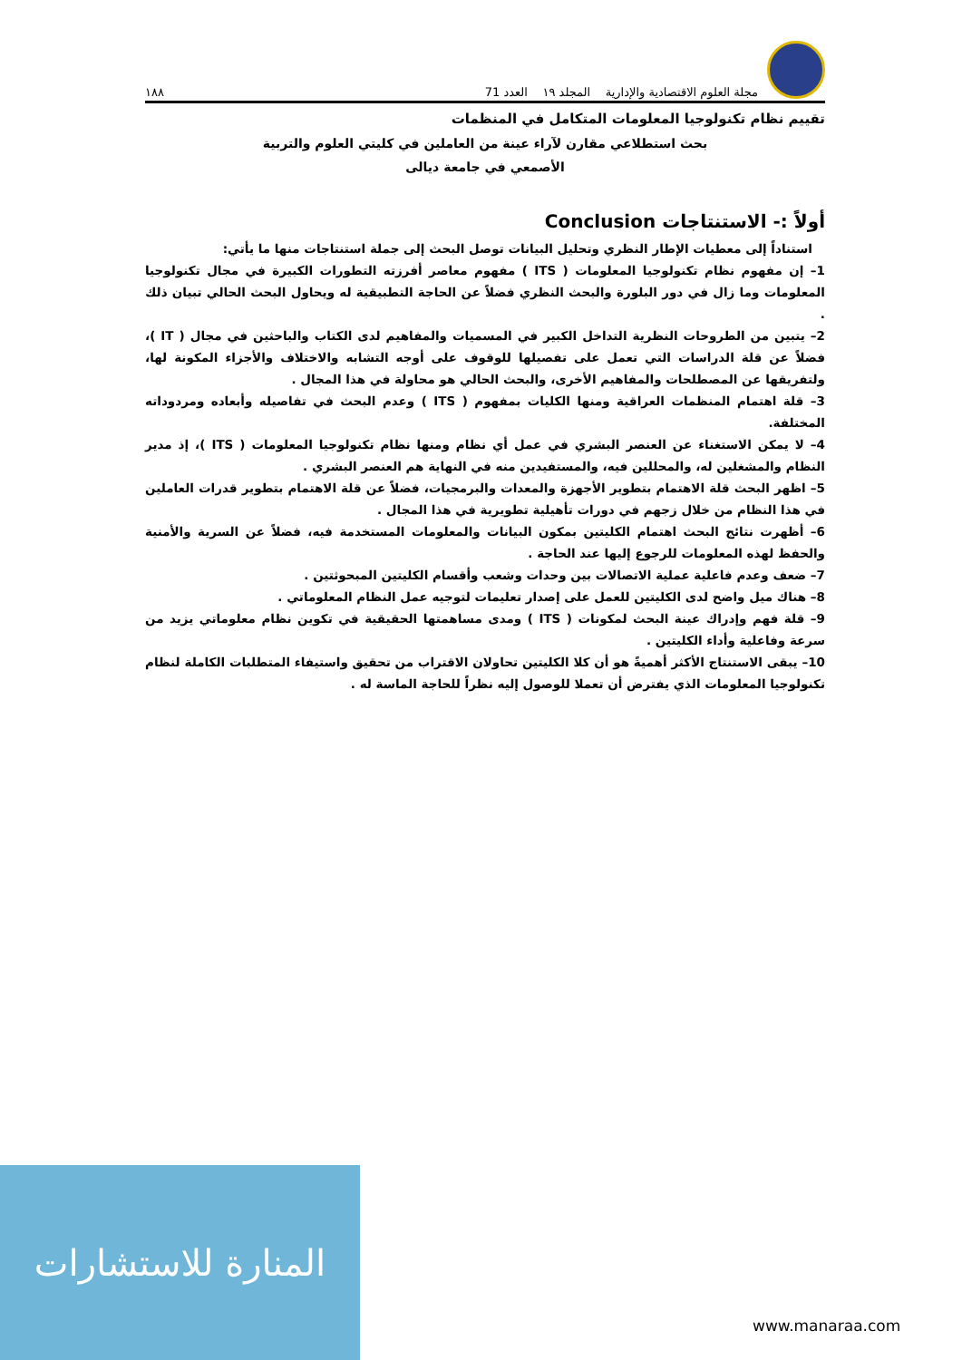مجلة العلوم الاقتصادية والإدارية المجلد ١٩ العدد 71 ١٨٨
تقييم نظام تكنولوجيا المعلومات المتكامل في المنظمات
بحث استطلاعي مقارن لآراء عينة من العاملين في كليتي العلوم والتربية
الأصمعي في جامعة ديالى
أولاً :- الاستنتاجات Conclusion
استناداً إلى معطيات الإطار النظري وتحليل البيانات توصل البحث إلى جملة استنتاجات منها ما يأتي:
1– إن مفهوم نظام تكنولوجيا المعلومات ( ITS ) مفهوم معاصر أفرزته التطورات الكبيرة في مجال تكنولوجيا المعلومات وما زال في دور البلورة والبحث النظري فضلاً عن الحاجة التطبيقية له ويحاول البحث الحالي تبيان ذلك .
2– يتبين من الطروحات النظرية التداخل الكبير في المسميات والمفاهيم لدى الكتاب والباحثين في مجال ( IT )، فضلاً عن قلة الدراسات التي تعمل على تفصيلها للوقوف على أوجه التشابه والاختلاف والأجزاء المكونة لها، ولتفريقها عن المصطلحات والمفاهيم الأخرى، والبحث الحالي هو محاولة في هذا المجال .
3– قلة اهتمام المنظمات العراقية ومنها الكليات بمفهوم ( ITS ) وعدم البحث في تفاصيله وأبعاده ومردوداته المختلفة.
4– لا يمكن الاستغناء عن العنصر البشري في عمل أي نظام ومنها نظام تكنولوجيا المعلومات ( ITS )، إذ مدير النظام والمشغلين له، والمحللين فيه، والمستفيدين منه في النهاية هم العنصر البشري .
5– اظهر البحث قلة الاهتمام بتطوير الأجهزة والمعدات والبرمجيات، فضلاً عن قلة الاهتمام بتطوير قدرات العاملين في هذا النظام من خلال زجهم في دورات تأهيلية تطويرية في هذا المجال .
6– أظهرت نتائج البحث اهتمام الكليتين بمكون البيانات والمعلومات المستخدمة فيه، فضلاً عن السرية والأمنية والحفظ لهذه المعلومات للرجوع إليها عند الحاجة .
7– ضعف وعدم فاعلية عملية الاتصالات بين وحدات وشعب وأقسام الكليتين المبحوثتين .
8– هناك ميل واضح لدى الكليتين للعمل على إصدار تعليمات لتوجيه عمل النظام المعلوماتي .
9– قلة فهم وإدراك عينة البحث لمكونات ( ITS ) ومدى مساهمتها الحقيقية في تكوين نظام معلوماتي يزيد من سرعة وفاعلية وأداء الكليتين .
10– يبقى الاستنتاج الأكثر أهميةً هو أن كلا الكليتين تحاولان الاقتراب من تحقيق واستيفاء المتطلبات الكاملة لنظام تكنولوجيا المعلومات الذي يفترض أن تعملا للوصول إليه نظراً للحاجة الماسة له .
المنارة للاستشارات
www.manaraa.com